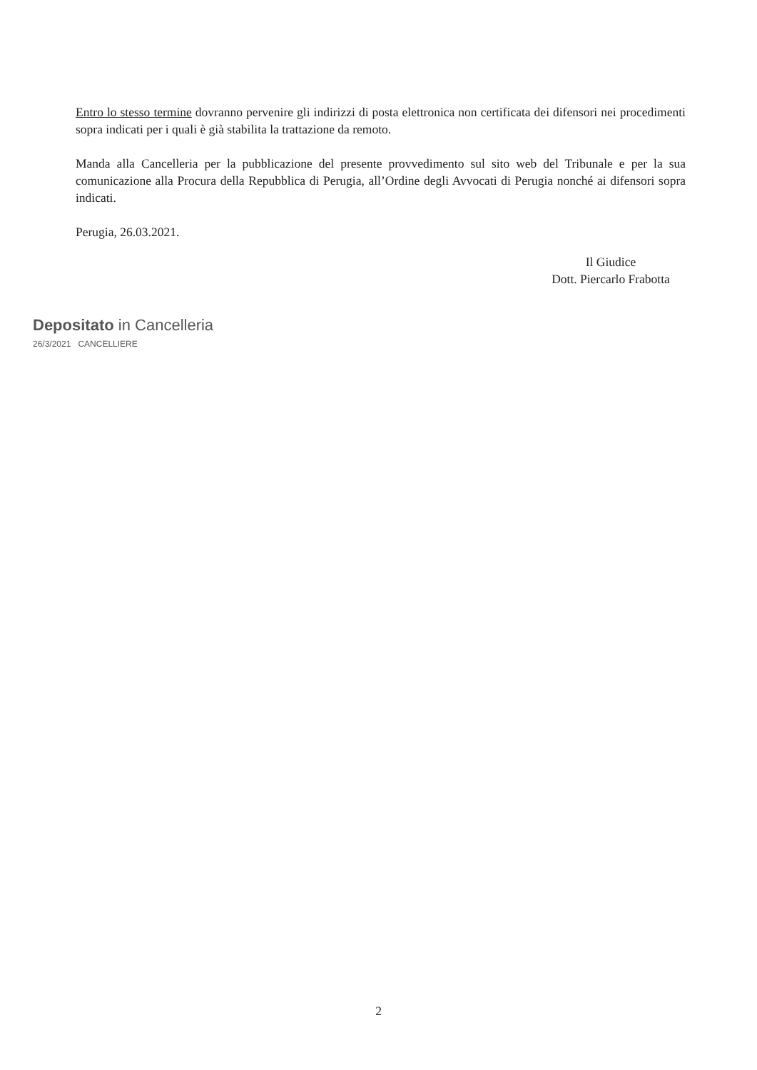Entro lo stesso termine dovranno pervenire gli indirizzi di posta elettronica non certificata dei difensori nei procedimenti sopra indicati per i quali è già stabilita la trattazione da remoto.
Manda alla Cancelleria per la pubblicazione del presente provvedimento sul sito web del Tribunale e per la sua comunicazione alla Procura della Repubblica di Perugia, all’Ordine degli Avvocati di Perugia nonché ai difensori sopra indicati.
Perugia, 26.03.2021.
Il Giudice
Dott. Piercarlo Frabotta
Depositato in Cancelleria
26/3/2021 CANCELLIERE
2